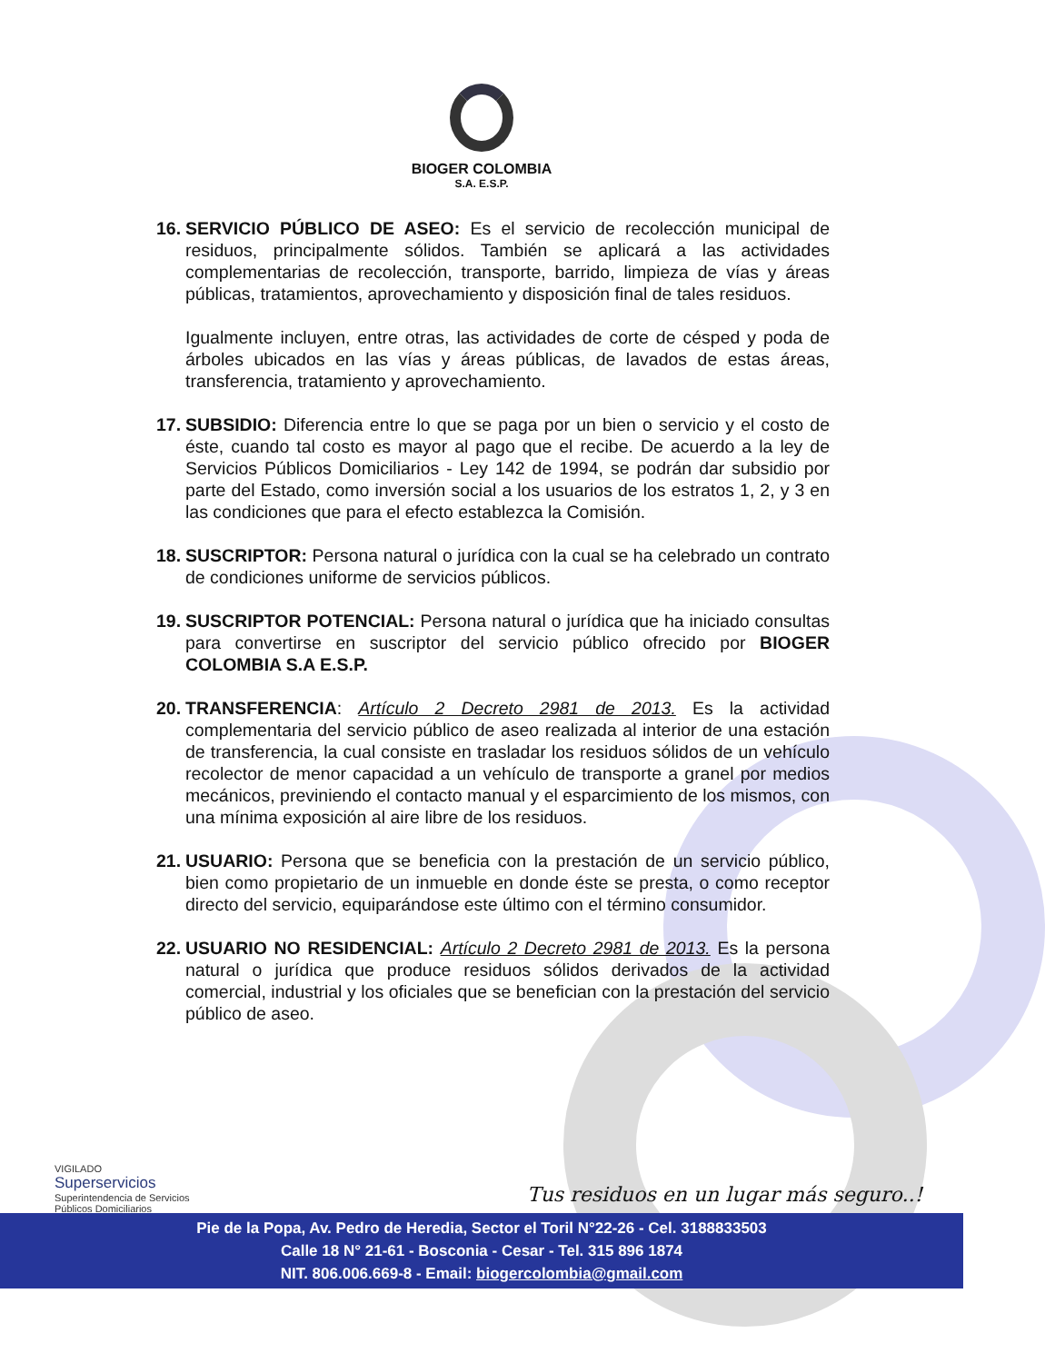BIOGER COLOMBIA
S.A. E.S.P.
16.
SERVICIO PÚBLICO DE ASEO: Es el servicio de recolección municipal de residuos, principalmente sólidos. También se aplicará a las actividades complementarias de recolección, transporte, barrido, limpieza de vías y áreas públicas, tratamientos, aprovechamiento y disposición final de tales residuos.
Igualmente incluyen, entre otras, las actividades de corte de césped y poda de árboles ubicados en las vías y áreas públicas, de lavados de estas áreas, transferencia, tratamiento y aprovechamiento.
17.
SUBSIDIO: Diferencia entre lo que se paga por un bien o servicio y el costo de éste, cuando tal costo es mayor al pago que el recibe. De acuerdo a la ley de Servicios Públicos Domiciliarios - Ley 142 de 1994, se podrán dar subsidio por parte del Estado, como inversión social a los usuarios de los estratos 1, 2, y 3 en las condiciones que para el efecto establezca la Comisión.
18.
SUSCRIPTOR: Persona natural o jurídica con la cual se ha celebrado un contrato de condiciones uniforme de servicios públicos.
19.
SUSCRIPTOR POTENCIAL: Persona natural o jurídica que ha iniciado consultas para convertirse en suscriptor del servicio público ofrecido por BIOGER COLOMBIA S.A E.S.P.
20.
TRANSFERENCIA: Artículo 2 Decreto 2981 de 2013. Es la actividad complementaria del servicio público de aseo realizada al interior de una estación de transferencia, la cual consiste en trasladar los residuos sólidos de un vehículo recolector de menor capacidad a un vehículo de transporte a granel por medios mecánicos, previniendo el contacto manual y el esparcimiento de los mismos, con una mínima exposición al aire libre de los residuos.
21.
USUARIO: Persona que se beneficia con la prestación de un servicio público, bien como propietario de un inmueble en donde éste se presta, o como receptor directo del servicio, equiparándose este último con el término consumidor.
22.
USUARIO NO RESIDENCIAL: Artículo 2 Decreto 2981 de 2013. Es la persona natural o jurídica que produce residuos sólidos derivados de la actividad comercial, industrial y los oficiales que se benefician con la prestación del servicio público de aseo.
VIGILADO
Superservicios
Superintendencia de Servicios
Públicos Domiciliarios
Tus residuos en un lugar más seguro..!
Pie de la Popa, Av. Pedro de Heredia, Sector el Toril N°22-26 - Cel. 3188833503
Calle 18 N° 21-61 - Bosconia - Cesar - Tel. 315 896 1874
NIT. 806.006.669-8 - Email: biogercolombia@gmail.com